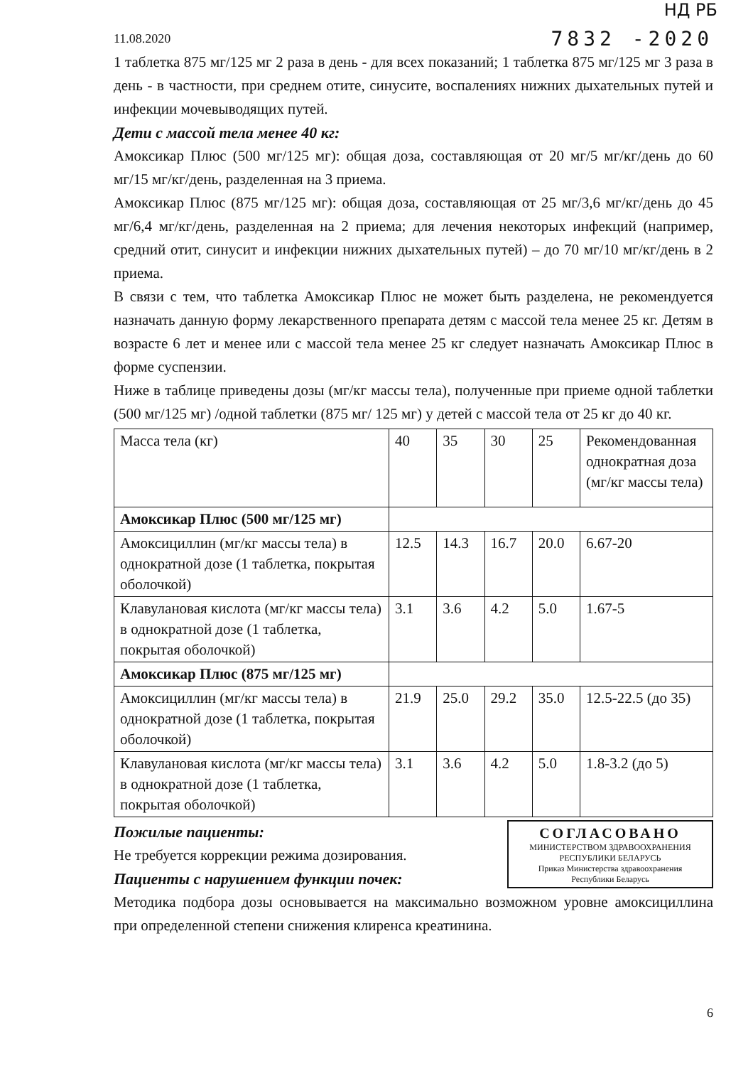НД РБ
11.08.2020 7832 -2020
1 таблетка 875 мг/125 мг 2 раза в день - для всех показаний; 1 таблетка 875 мг/125 мг 3 раза в день - в частности, при среднем отите, синусите, воспалениях нижних дыхательных путей и инфекции мочевыводящих путей.
Дети с массой тела менее 40 кг:
Амоксикар Плюс (500 мг/125 мг): общая доза, составляющая от 20 мг/5 мг/кг/день до 60 мг/15 мг/кг/день, разделенная на 3 приема.
Амоксикар Плюс (875 мг/125 мг): общая доза, составляющая от 25 мг/3,6 мг/кг/день до 45 мг/6,4 мг/кг/день, разделенная на 2 приема; для лечения некоторых инфекций (например, средний отит, синусит и инфекции нижних дыхательных путей) – до 70 мг/10 мг/кг/день в 2 приема.
В связи с тем, что таблетка Амоксикар Плюс не может быть разделена, не рекомендуется назначать данную форму лекарственного препарата детям с массой тела менее 25 кг. Детям в возрасте 6 лет и менее или с массой тела менее 25 кг следует назначать Амоксикар Плюс в форме суспензии.
Ниже в таблице приведены дозы (мг/кг массы тела), полученные при приеме одной таблетки (500 мг/125 мг) /одной таблетки (875 мг/ 125 мг) у детей с массой тела от 25 кг до 40 кг.
| Масса тела (кг) | 40 | 35 | 30 | 25 | Рекомендованная однократная доза (мг/кг массы тела) |
| Амоксикар Плюс (500 мг/125 мг) | | | | | |
| Амоксициллин (мг/кг массы тела) в однократной дозе (1 таблетка, покрытая оболочкой) | 12.5 | 14.3 | 16.7 | 20.0 | 6.67-20 |
| Клавулановая кислота (мг/кг массы тела) в однократной дозе (1 таблетка, покрытая оболочкой) | 3.1 | 3.6 | 4.2 | 5.0 | 1.67-5 |
| Амоксикар Плюс (875 мг/125 мг) | | | | | |
| Амоксициллин (мг/кг массы тела) в однократной дозе (1 таблетка, покрытая оболочкой) | 21.9 | 25.0 | 29.2 | 35.0 | 12.5-22.5 (до 35) |
| Клавулановая кислота (мг/кг массы тела) в однократной дозе (1 таблетка, покрытая оболочкой) | 3.1 | 3.6 | 4.2 | 5.0 | 1.8-3.2 (до 5) |
СОГЛАСОВАНО
МИНИСТЕРСТВОМ ЗДРАВООХРАНЕНИЯ
РЕСПУБЛИКИ БЕЛАРУСЬ
Приказ Министерства здравоохранения
Республики Беларусь
Пожилые пациенты:
Не требуется коррекции режима дозирования.
Пациенты с нарушением функции почек:
Методика подбора дозы основывается на максимально возможном уровне амоксициллина при определенной степени снижения клиренса креатинина.
6